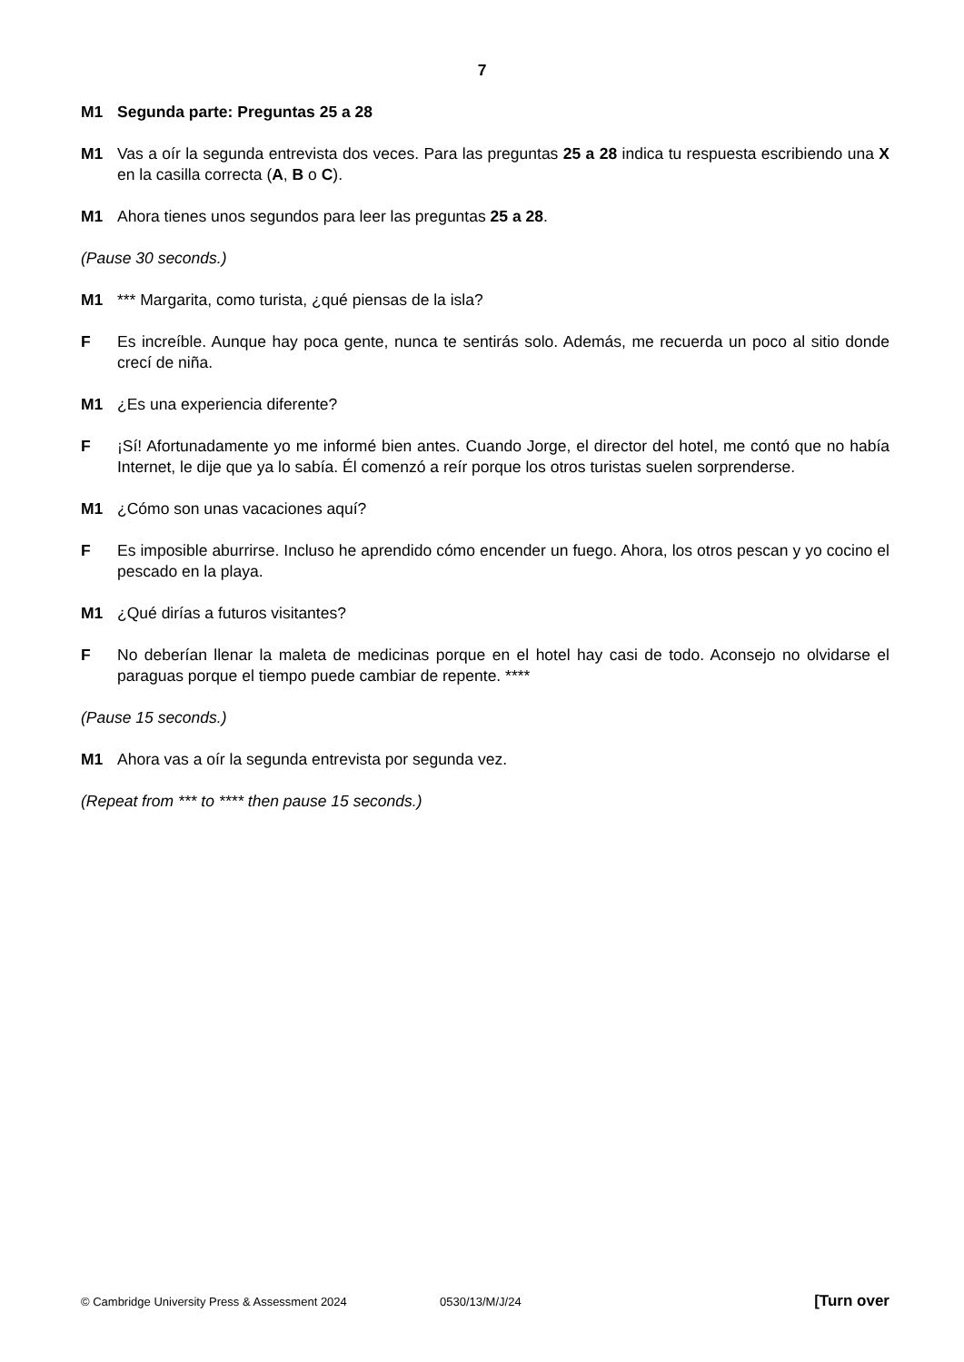7
M1 Segunda parte: Preguntas 25 a 28
M1 Vas a oír la segunda entrevista dos veces. Para las preguntas 25 a 28 indica tu respuesta escribiendo una X en la casilla correcta (A, B o C).
M1 Ahora tienes unos segundos para leer las preguntas 25 a 28.
(Pause 30 seconds.)
M1 *** Margarita, como turista, ¿qué piensas de la isla?
F Es increíble. Aunque hay poca gente, nunca te sentirás solo. Además, me recuerda un poco al sitio donde crecí de niña.
M1 ¿Es una experiencia diferente?
F ¡Sí! Afortunadamente yo me informé bien antes. Cuando Jorge, el director del hotel, me contó que no había Internet, le dije que ya lo sabía. Él comenzó a reír porque los otros turistas suelen sorprenderse.
M1 ¿Cómo son unas vacaciones aquí?
F Es imposible aburrirse. Incluso he aprendido cómo encender un fuego. Ahora, los otros pescan y yo cocino el pescado en la playa.
M1 ¿Qué dirías a futuros visitantes?
F No deberían llenar la maleta de medicinas porque en el hotel hay casi de todo. Aconsejo no olvidarse el paraguas porque el tiempo puede cambiar de repente. ****
(Pause 15 seconds.)
M1 Ahora vas a oír la segunda entrevista por segunda vez.
(Repeat from *** to **** then pause 15 seconds.)
© Cambridge University Press & Assessment 2024 0530/13/M/J/24 [Turn over